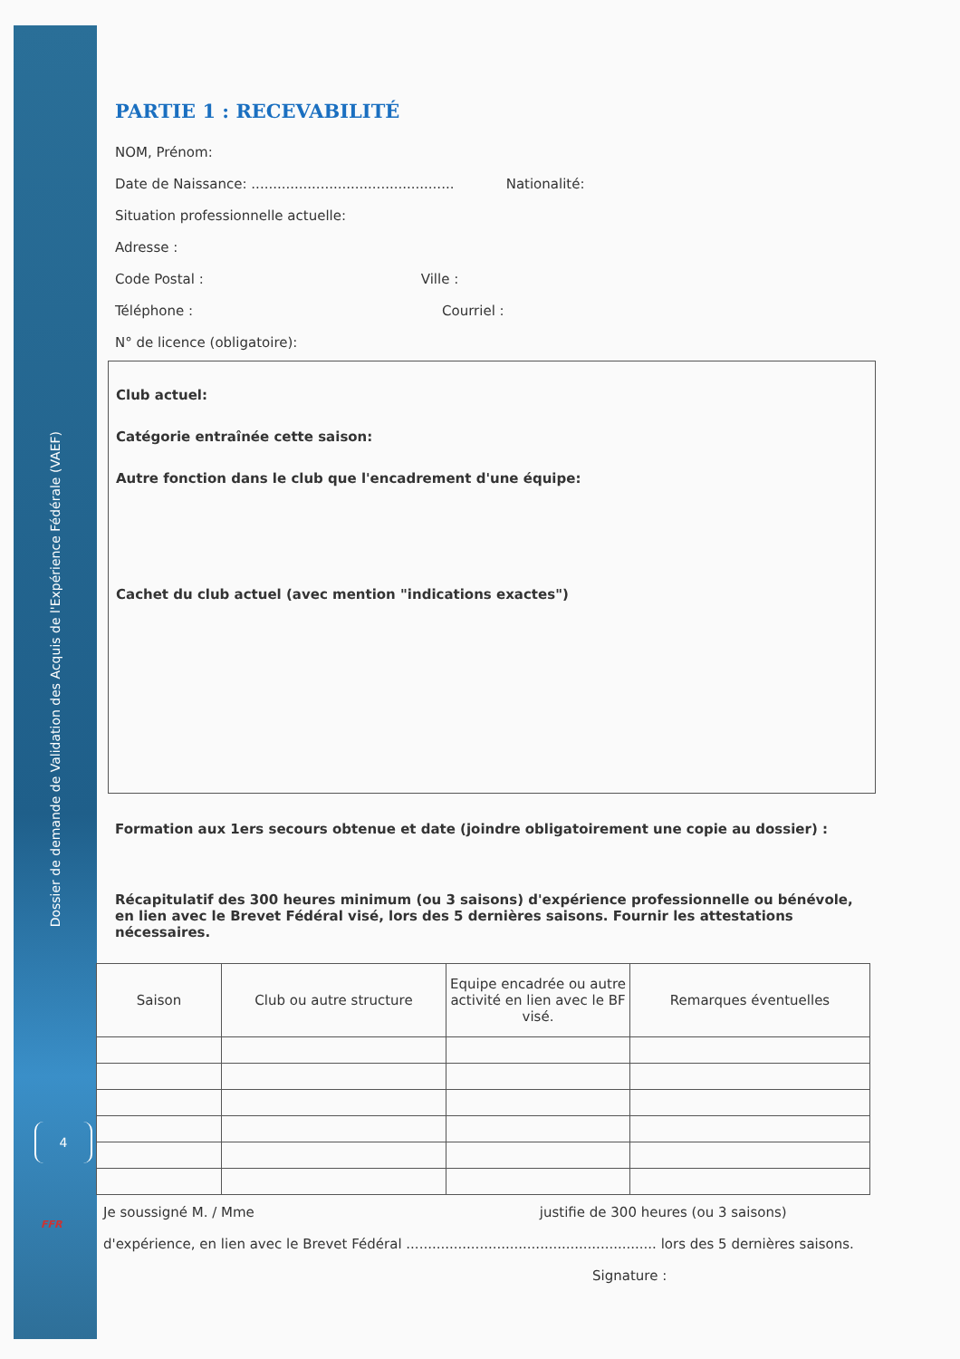Dossier de demande de Validation des Acquis de l'Expérience Fédérale (VAEF)
4
FFR
PARTIE 1 : RECEVABILITÉ
NOM, Prénom:
Date de Naissance: ............................................... Nationalité:
Situation professionnelle actuelle:
Adresse :
Code Postal : Ville :
Téléphone : Courriel :
N° de licence (obligatoire):
Club actuel:
Catégorie entraînée cette saison:
Autre fonction dans le club que l'encadrement d'une équipe:
Cachet du club actuel (avec mention "indications exactes")
Formation aux 1ers secours obtenue et date (joindre obligatoirement une copie au dossier) :
Récapitulatif des 300 heures minimum (ou 3 saisons) d'expérience professionnelle ou bénévole, en lien avec le Brevet Fédéral visé, lors des 5 dernières saisons. Fournir les attestations nécessaires.
| Saison | Club ou autre structure | Equipe encadrée ou autre activité en lien avec le BF visé. | Remarques éventuelles |
| --- | --- | --- | --- |
Je soussigné M. / Mme justifie de 300 heures (ou 3 saisons)
d'expérience, en lien avec le Brevet Fédéral .......................................................... lors des 5 dernières saisons.
Signature :